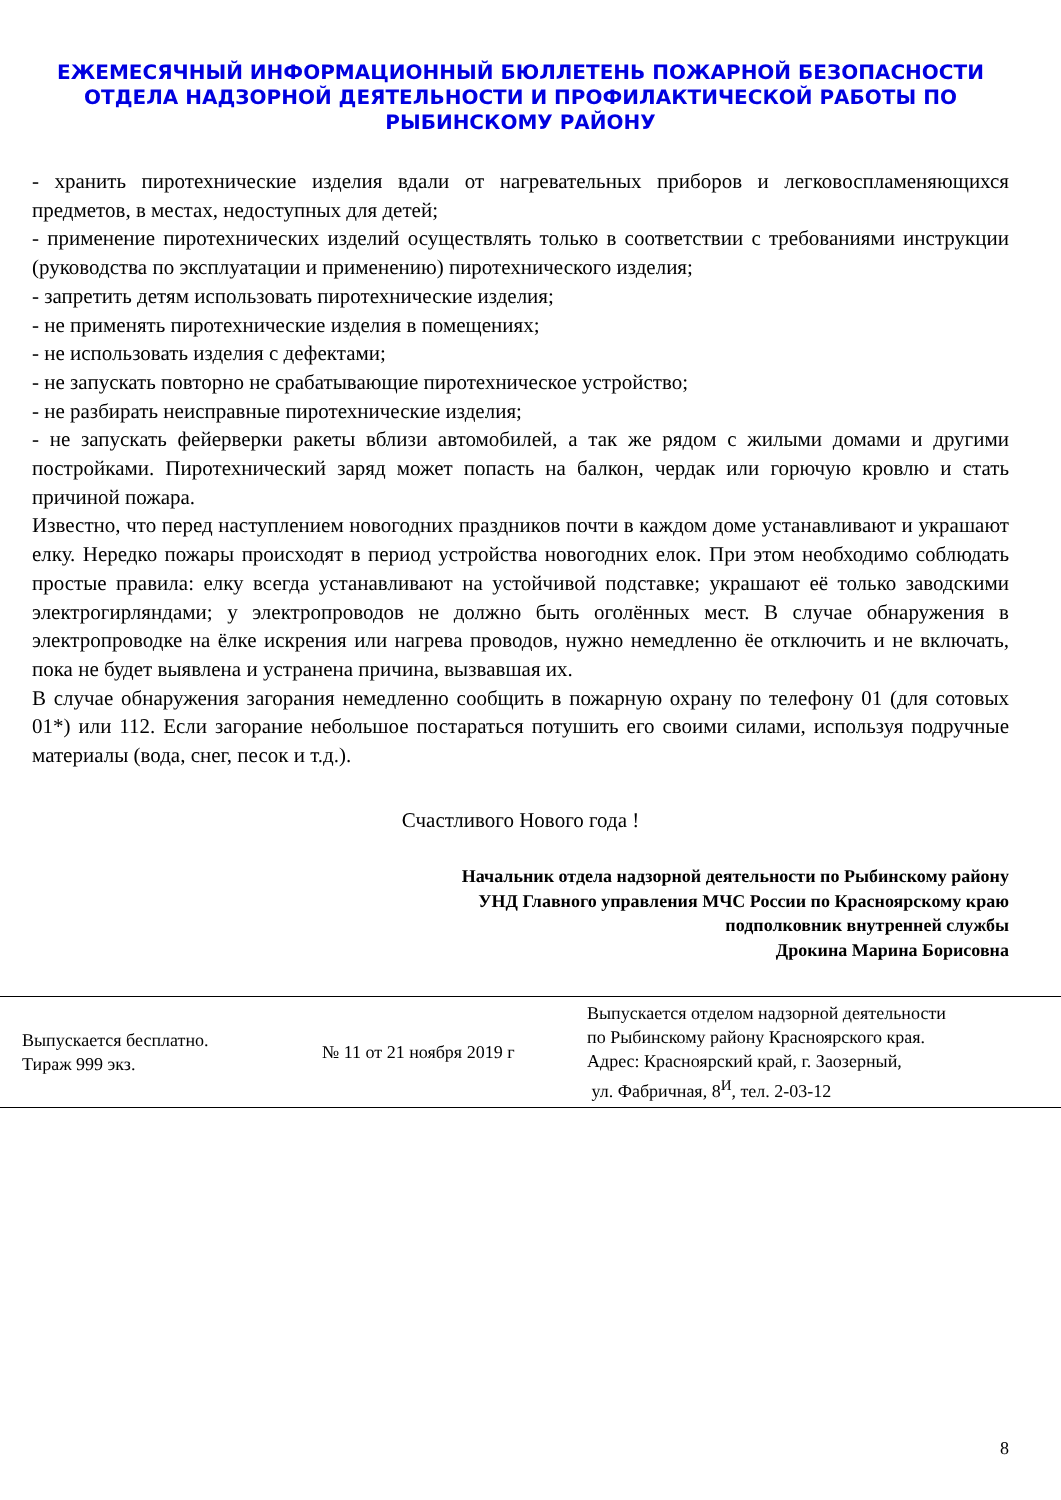ЕЖЕМЕСЯЧНЫЙ ИНФОРМАЦИОННЫЙ БЮЛЛЕТЕНЬ ПОЖАРНОЙ БЕЗОПАСНОСТИ ОТДЕЛА НАДЗОРНОЙ ДЕЯТЕЛЬНОСТИ И ПРОФИЛАКТИЧЕСКОЙ РАБОТЫ ПО РЫБИНСКОМУ РАЙОНУ
- хранить пиротехнические изделия вдали от нагревательных приборов и легковоспламеняющихся предметов, в местах, недоступных для детей;
- применение пиротехнических изделий осуществлять только в соответствии с требованиями инструкции (руководства по эксплуатации и применению) пиротехнического изделия;
- запретить детям использовать пиротехнические изделия;
- не применять пиротехнические изделия в помещениях;
- не использовать изделия с дефектами;
- не запускать повторно не срабатывающие пиротехническое устройство;
- не разбирать неисправные пиротехнические изделия;
- не запускать фейерверки ракеты вблизи автомобилей, а так же рядом с жилыми домами и другими постройками. Пиротехнический заряд может попасть на балкон, чердак или горючую кровлю и стать причиной пожара.
Известно, что перед наступлением новогодних праздников почти в каждом доме устанавливают и украшают елку. Нередко пожары происходят в период устройства новогодних елок. При этом необходимо соблюдать простые правила: елку всегда устанавливают на устойчивой подставке; украшают её только заводскими электрогирляндами; у электропроводов не должно быть оголённых мест. В случае обнаружения в электропроводке на ёлке искрения или нагрева проводов, нужно немедленно ёе отключить и не включать, пока не будет выявлена и устранена причина, вызвавшая их.
В случае обнаружения загорания немедленно сообщить в пожарную охрану по телефону 01 (для сотовых 01*) или 112. Если загорание небольшое постараться потушить его своими силами, используя подручные материалы (вода, снег, песок и т.д.).
Счастливого Нового года !
Начальник отдела надзорной деятельности по Рыбинскому району
УНД Главного управления МЧС России по Красноярскому краю
подполковник внутренней службы
Дрокина Марина Борисовна
| Выпускается бесплатно. Тираж 999 экз. | № 11 от 21 ноября 2019 г | Выпускается отделом надзорной деятельности по Рыбинскому району Красноярского края. Адрес: Красноярский край, г. Заозерный, ул. Фабричная, 8<sup>И</sup>, тел. 2-03-12 |
8